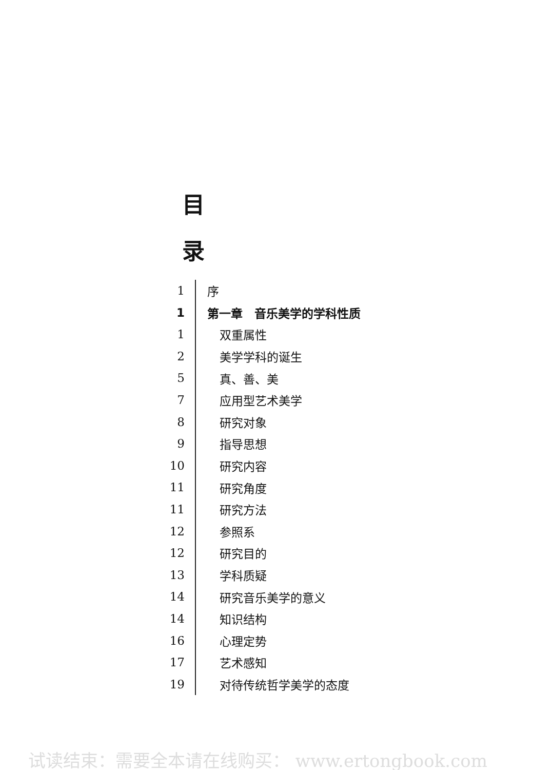目
录
1
序
1
第一章　音乐美学的学科性质
1
双重属性
2
美学学科的诞生
5
真、善、美
7
应用型艺术美学
8
研究对象
9
指导思想
10
研究内容
11
研究角度
11
研究方法
12
参照系
12
研究目的
13
学科质疑
14
研究音乐美学的意义
14
知识结构
16
心理定势
17
艺术感知
19
对待传统哲学美学的态度
试读结束：需要全本请在线购买： www.ertongbook.com